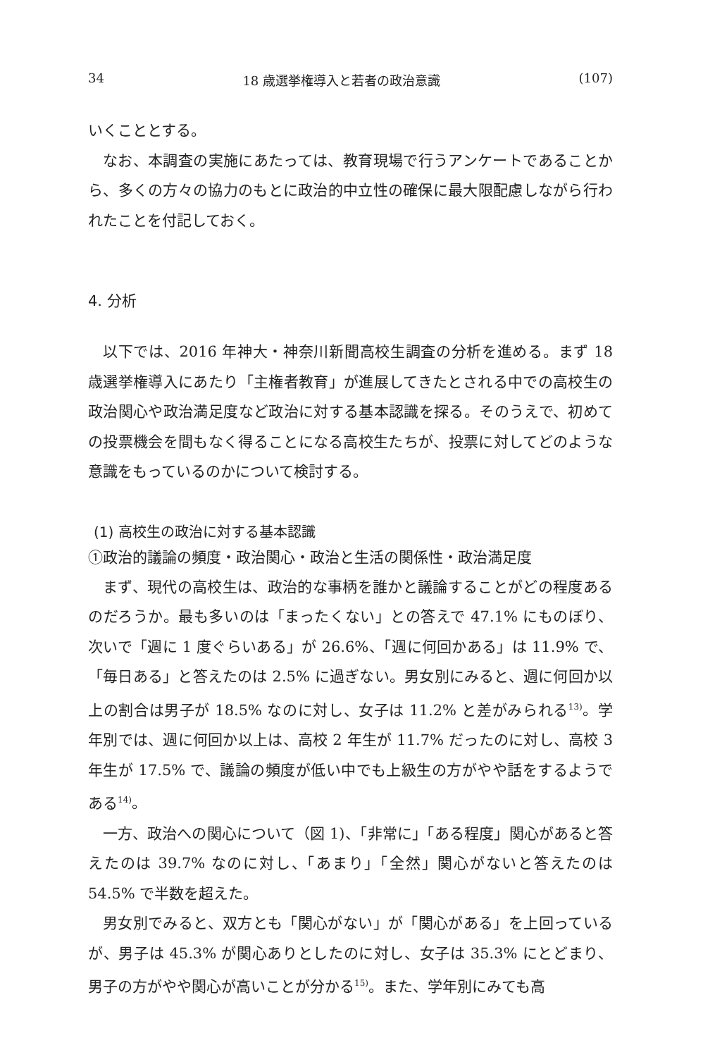34 18 歳選挙権導入と若者の政治意識 (107)
いくこととする。
なお、本調査の実施にあたっては、教育現場で行うアンケートであることから、多くの方々の協力のもとに政治的中立性の確保に最大限配慮しながら行われたことを付記しておく。
4. 分析
以下では、2016 年神大・神奈川新聞高校生調査の分析を進める。まず 18 歳選挙権導入にあたり「主権者教育」が進展してきたとされる中での高校生の政治関心や政治満足度など政治に対する基本認識を探る。そのうえで、初めての投票機会を間もなく得ることになる高校生たちが、投票に対してどのような意識をもっているのかについて検討する。
(1) 高校生の政治に対する基本認識
①政治的議論の頻度・政治関心・政治と生活の関係性・政治満足度
まず、現代の高校生は、政治的な事柄を誰かと議論することがどの程度あるのだろうか。最も多いのは「まったくない」との答えで 47.1% にものぼり、次いで「週に 1 度ぐらいある」が 26.6%、「週に何回かある」は 11.9% で、「毎日ある」と答えたのは 2.5% に過ぎない。男女別にみると、週に何回か以上の割合は男子が 18.5% なのに対し、女子は 11.2% と差がみられる<sup>13)</sup>。学年別では、週に何回か以上は、高校 2 年生が 11.7% だったのに対し、高校 3 年生が 17.5% で、議論の頻度が低い中でも上級生の方がやや話をするようである<sup>14)</sup>。
一方、政治への関心について（図 1)、「非常に」「ある程度」関心があると答えたのは 39.7% なのに対し、「あまり」「全然」関心がないと答えたのは 54.5% で半数を超えた。
男女別でみると、双方とも「関心がない」が「関心がある」を上回っているが、男子は 45.3% が関心ありとしたのに対し、女子は 35.3% にとどまり、男子の方がやや関心が高いことが分かる<sup>15)</sup>。また、学年別にみても高